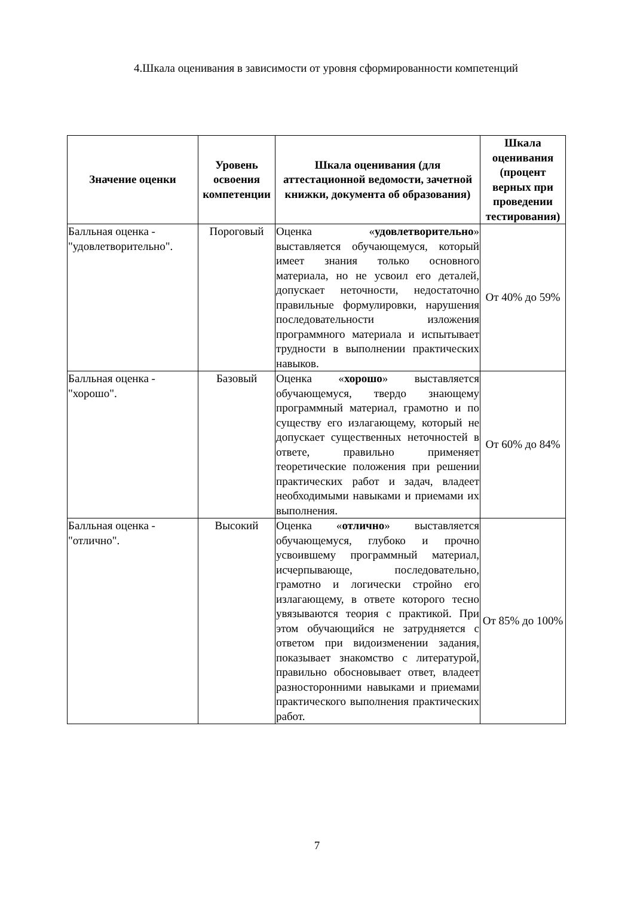4.Шкала оценивания в зависимости от уровня сформированности компетенций
| Значение оценки | Уровень освоения компетенции | Шкала оценивания (для аттестационной ведомости, зачетной книжки, документа об образования) | Шкала оценивания (процент верных при проведении тестирования) |
| --- | --- | --- | --- |
| Балльная оценка - "удовлетворительно". | Пороговый | Оценка « удовлетворительно » выставляется обучающемуся, который имеет знания только основного материала, но не усвоил его деталей, допускает неточности, недостаточно правильные формулировки, нарушения последовательности изложения программного материала и испытывает трудности в выполнении практических навыков. | От 40% до 59% |
| Балльная оценка - "хорошо". | Базовый | Оценка « хорошо » выставляется обучающемуся, твердо знающему программный материал, грамотно и по существу его излагающему, который не допускает существенных неточностей в ответе, правильно применяет теоретические положения при решении практических работ и задач, владеет необходимыми навыками и приемами их выполнения. | От 60% до 84% |
| Балльная оценка - "отлично". | Высокий | Оценка « отлично » выставляется обучающемуся, глубоко и прочно усвоившему программный материал, исчерпывающе, последовательно, грамотно и логически стройно его излагающему, в ответе которого тесно увязываются теория с практикой. При этом обучающийся не затрудняется с ответом при видоизменении задания, показывает знакомство с литературой, правильно обосновывает ответ, владеет разносторонними навыками и приемами практического выполнения практических работ. | От 85% до 100% |
7